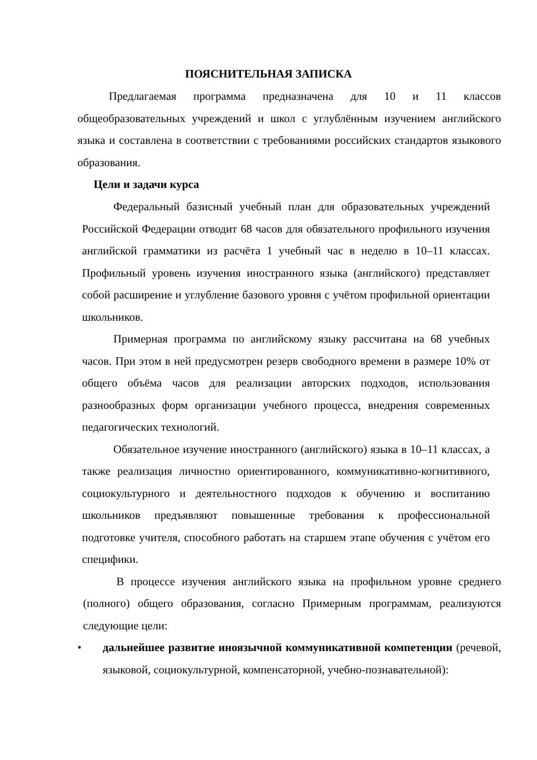ПОЯСНИТЕЛЬНАЯ ЗАПИСКА
Предлагаемая программа предназначена для 10 и 11 классов общеобразовательных учреждений и школ с углублённым изучением английского языка и составлена в соответствии с требованиями российских стандартов языкового образования.
Цели и задачи курса
Федеральный базисный учебный план для образовательных учреждений Российской Федерации отводит 68 часов для обязательного профильного изучения английской грамматики из расчёта 1 учебный час в неделю в 10–11 классах. Профильный уровень изучения иностранного языка (английского) представляет собой расширение и углубление базового уровня с учётом профильной ориентации школьников.
Примерная программа по английскому языку рассчитана на 68 учебных часов. При этом в ней предусмотрен резерв свободного времени в размере 10% от общего объёма часов для реализации авторских подходов, использования разнообразных форм организации учебного процесса, внедрения современных педагогических технологий.
Обязательное изучение иностранного (английского) языка в 10–11 классах, а также реализация личностно ориентированного, коммуникативно-когнитивного, социокультурного и деятельностного подходов к обучению и воспитанию школьников предъявляют повышенные требования к профессиональной подготовке учителя, способного работать на старшем этапе обучения с учётом его специфики.
В процессе изучения английского языка на профильном уровне среднего (полного) общего образования, согласно Примерным программам, реализуются следующие цели:
• дальнейшее развитие иноязычной коммуникативной компетенции (речевой, языковой, социокультурной, компенсаторной, учебно-познавательной):